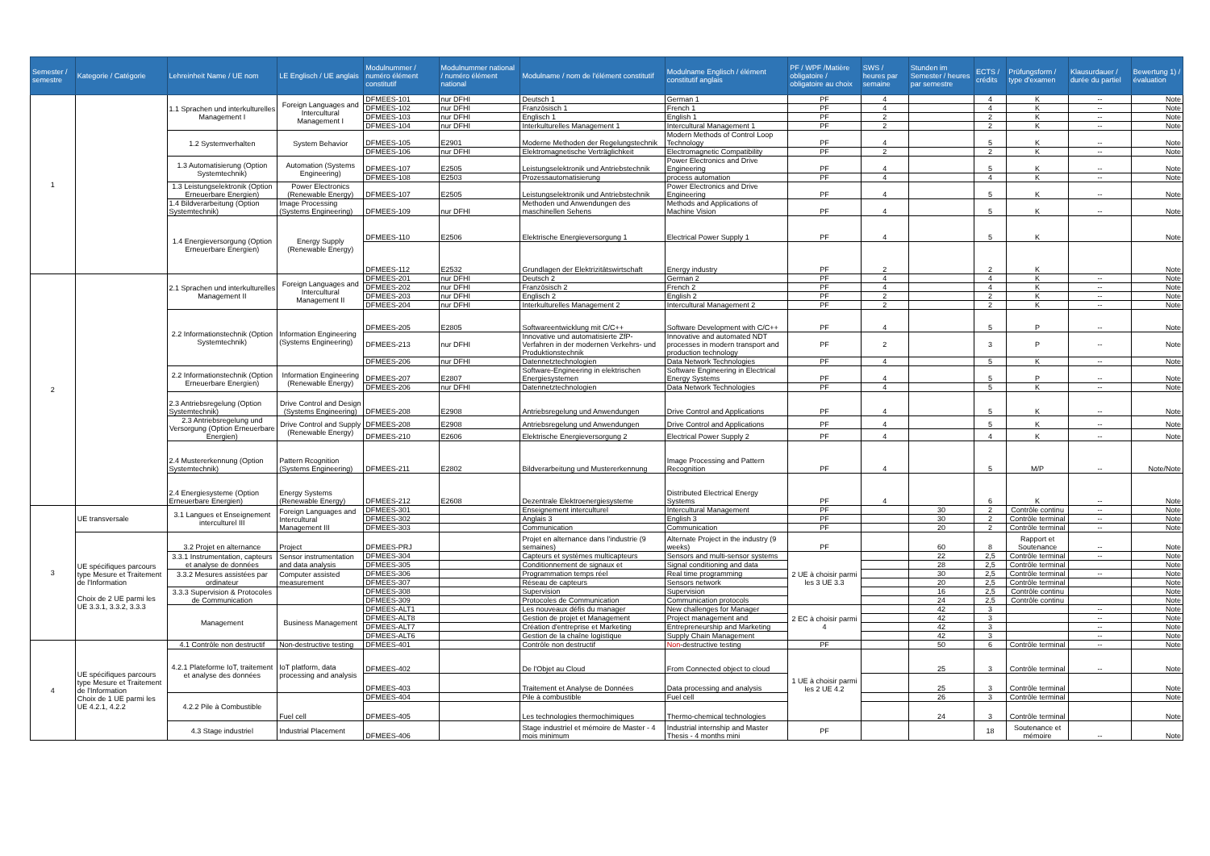| Semester / semestre | Kategorie / Catégorie | Lehreinheit Name / UE nom | LE Englisch / UE anglais | Modulnummer / numéro élément constitutif | Modulnummer national / numéro élément national | Modulname / nom de l'élément constitutif | Modulname Englisch / élément constitutif anglais | PF / WPF /Matière obligatoire / obligatoire au choix | SWS / heures par semaine | Stunden im Semester / heures par semestre | ECTS / crédits | Prüfungsform / type d'examen | Klausurdauer / durée du partiel | Bewertung 1) / évaluation |
| --- | --- | --- | --- | --- | --- | --- | --- | --- | --- | --- | --- | --- | --- | --- |
| 1 | | 1.1 Sprachen und interkulturelles Management I | Foreign Languages and Intercultural Management I | DFMEES-101 | nur DFHI | Deutsch 1 | German 1 | PF | 4 | | 4 | K | -- | Note |
| | | | | DFMEES-102 | nur DFHI | Französisch 1 | French 1 | PF | 4 | | 4 | K | -- | Note |
| | | | | DFMEES-103 | nur DFHI | Englisch 1 | English 1 | PF | 2 | | 2 | K | -- | Note |
| | | | | DFMEES-104 | nur DFHI | Interkulturelles Management 1 | Intercultural Management 1 | PF | 2 | | 2 | K | -- | Note |
| | | 1.2 Systemverhalten | System Behavior | DFMEES-105 | E2901 | Moderne Methoden der Regelungstechnik | Modern Methods of Control Loop Technology | PF | 4 | | 5 | K | -- | Note |
| | | | | DFMEES-106 | nur DFHI | Elektromagnetische Verträglichkeit | Electromagnetic Compatibility | PF | 2 | | 2 | K | -- | Note |
| | | 1.3 Automatisierung (Option Systemtechnik) | Automation (Systems Engineering) | DFMEES-107 | E2505 | Leistungselektronik und Antriebstechnik | Power Electronics and Drive Engineering | PF | 4 | | 5 | K | -- | Note |
| | | | | DFMEES-108 | E2503 | Prozessautomatisierung | process automation | PF | 4 | | 4 | K | -- | Note |
| | | 1.3 Leistungselektronik (Option Erneuerbare Energien) | Power Electronics (Renewable Energy) | DFMEES-107 | E2505 | Leistungselektronik und Antriebstechnik | Power Electronics and Drive Engineering | PF | 4 | | 5 | K | -- | Note |
| | | 1.4 Bildverarbeitung (Option Systemtechnik) | Image Processing (Systems Engineering) | DFMEES-109 | nur DFHI | Methoden und Anwendungen des maschinellen Sehens | Methods and Applications of Machine Vision | PF | 4 | | 5 | K | -- | Note |
| | | 1.4 Energieversorgung (Option Erneuerbare Energien) | Energy Supply (Renewable Energy) | DFMEES-110 | E2506 | Elektrische Energieversorgung 1 | Electrical Power Supply 1 | PF | 4 | | 5 | K | | Note |
| | | | | DFMEES-112 | E2532 | Grundlagen der Elektrizitätswirtschaft | Energy industry | PF | 2 | | 2 | K | | Note |
| 2 | | 2.1 Sprachen und interkulturelles Management II | Foreign Languages and Intercultural Management II | DFMEES-201 | nur DFHI | Deutsch 2 | German 2 | PF | 4 | | 4 | K | -- | Note |
| | | | | DFMEES-202 | nur DFHI | Französisch 2 | French 2 | PF | 4 | | 4 | K | -- | Note |
| | | | | DFMEES-203 | nur DFHI | Englisch 2 | English 2 | PF | 2 | | 2 | K | -- | Note |
| | | | | DFMEES-204 | nur DFHI | Interkulturelles Management 2 | Intercultural Management 2 | PF | 2 | | 2 | K | -- | Note |
| | | 2.2 Informationstechnik (Option Systemtechnik) | Information Engineering (Systems Engineering) | DFMEES-205 | E2805 | Softwareentwicklung mit C/C++ | Software Development with C/C++ | PF | 4 | | 5 | P | -- | Note |
| | | | | DFMEES-213 | nur DFHI | Innovative und automatisierte ZfP-Verfahren in der modernen Verkehrs- und Produktionstechnik | Innovative and automated NDT processes in modern transport and production technology | PF | 2 | | 3 | P | -- | Note |
| | | | | DFMEES-206 | nur DFHI | Datennetztechnologien | Data Network Technologies | PF | 4 | | 5 | K | -- | Note |
| | | 2.2 Informationstechnik (Option Erneuerbare Energien) | Information Engineering (Renewable Energy) | DFMEES-207 | E2807 | Software-Engineering in elektrischen Energiesystemen | Software Engineering in Electrical Energy Systems | PF | 4 | | 5 | P | -- | Note |
| | | | | DFMEES-206 | nur DFHI | Datennetztechnologien | Data Network Technologies | PF | 4 | | 5 | K | -- | Note |
| | | 2.3 Antriebsregelung (Option Systemtechnik) | Drive Control and Design (Systems Engineering) | DFMEES-208 | E2908 | Antriebsregelung und Anwendungen | Drive Control and Applications | PF | 4 | | 5 | K | -- | Note |
| | | 2.3 Antriebsregelung und Versorgung (Option Erneuerbare Energien) | Drive Control and Supply (Renewable Energy) | DFMEES-208 | E2908 | Antriebsregelung und Anwendungen | Drive Control and Applications | PF | 4 | | 5 | K | -- | Note |
| | | | | DFMEES-210 | E2606 | Elektrische Energieversorgung 2 | Electrical Power Supply 2 | PF | 4 | | 4 | K | -- | Note |
| | | 2.4 Mustererkennung (Option Systemtechnik) | Pattern Rcognition (Systems Engineering) | DFMEES-211 | E2802 | Bildverarbeitung und Mustererkennung | Image Processing and Pattern Recognition | PF | 4 | | 5 | M/P | -- | Note/Note |
| | | 2.4 Energiesysteme (Option Erneuerbare Energien) | Energy Systems (Renewable Energy) | DFMEES-212 | E2608 | Dezentrale Elektroenergiesysteme | Distributed Electrical Energy Systems | PF | 4 | | 6 | K | -- | Note |
| 3 | UE transversale | 3.1 Langues et Enseignement interculturel III | Foreign Languages and Intercultural Management III | DFMEES-301 | | Enseignement interculturel | Intercultural Management | PF | | 30 | 2 | Contrôle continu | -- | Note |
| | | | | DFMEES-302 | | Anglais 3 | English 3 | PF | | 30 | 2 | Contrôle terminal | -- | Note |
| | | | | DFMEES-303 | | Communication | Communication | PF | | 20 | 2 | Contrôle terminal | -- | Note |
| | UE spécifiques parcours type Mesure et Traitement de l'Information Choix de 2 UE parmi les UE 3.3.1, 3.3.2, 3.3.3 | 3.2 Projet en alternance | Project | DFMEES-PRJ | | Projet en alternance dans l'industrie (9 semaines) | Alternate Project in the industry (9 weeks) | PF | | 60 | 8 | Rapport et Soutenance | -- | Note |
| | | 3.3.1 Instrumentation, capteurs et analyse de données | Sensor instrumentation and data analysis | DFMEES-304 | | Capteurs et systèmes multicapteurs | Sensors and multi-sensor systems | 2 UE à choisir parmi les 3 UE 3.3 | | 22 | 2,5 | Contrôle terminal | -- | Note |
| | | | | DFMEES-305 | | Conditionnement de signaux et | Signal conditioning and data | | | 28 | 2,5 | Contrôle terminal | | Note |
| | | 3.3.2 Mesures assistées par ordinateur | Computer assisted measurement | DFMEES-306 | | Programmation temps réel | Real time programming | | | 30 | 2,5 | Contrôle terminal | -- | Note |
| | | | | DFMEES-307 | | Réseau de capteurs | Sensors network | | | 20 | 2,5 | Contrôle terminal | | Note |
| | | 3.3.3 Supervision & Protocoles de Communication | | DFMEES-308 | | Supervision | Supervision | | | 16 | 2,5 | Contrôle continu | | Note |
| | | | | DFMEES-309 | | Protocoles de Communication | Communication protocols | | | 24 | 2,5 | Contrôle continu | | Note |
| | | Management | Business Management | DFMEES-ALT1 | | Les nouveaux défis du manager | New challenges for Manager | 2 EC à choisir parmi 4 | | 42 | 3 | | -- | Note |
| | | | | DFMEES-ALT8 | | Gestion de projet et Management | Project management and | | | 42 | 3 | | -- | Note |
| | | | | DFMEES-ALT7 | | Création d'entreprise et Marketing | Entrepreneurship and Marketing | | | 42 | 3 | | -- | Note |
| | | | | DFMEES-ALT6 | | Gestion de la chaîne logistique | Supply Chain Management | | | 42 | 3 | | -- | Note |
| 4 | UE spécifiques parcours type Mesure et Traitement de l'Information Choix de 1 UE parmi les UE 4.2.1, 4.2.2 | 4.1 Contrôle non destructif | Non-destructive testing | DFMEES-401 | | Contrôle non destructif | Non -destructive testing | PF | | 50 | 6 | Contrôle terminal | -- | Note |
| | | 4.2.1 Plateforme IoT, traitement et analyse des données | IoT platform, data processing and analysis | DFMEES-402 | | De l'Objet au Cloud | From Connected object to cloud | 1 UE à choisir parmi les 2 UE 4.2 | | 25 | 3 | Contrôle terminal | -- | Note |
| | | | | DFMEES-403 | | Traitement et Analyse de Données | Data processing and analysis | | | 25 | 3 | Contrôle terminal | | Note |
| | | 4.2.2 Pile à Combustible | Fuel cell | DFMEES-404 | | Pile à combustible | Fuel cell | | | 26 | 3 | Contrôle terminal | | Note |
| | | | | DFMEES-405 | | Les technologies thermochimiques | Thermo-chemical technologies | | | 24 | 3 | Contrôle terminal | | Note |
| | | 4.3 Stage industriel | Industrial Placement | DFMEES-406 | | Stage industriel et mémoire de Master - 4 mois minimum | Industrial internship and Master Thesis - 4 months mini | PF | | | 18 | Soutenance et mémoire | -- | Note |